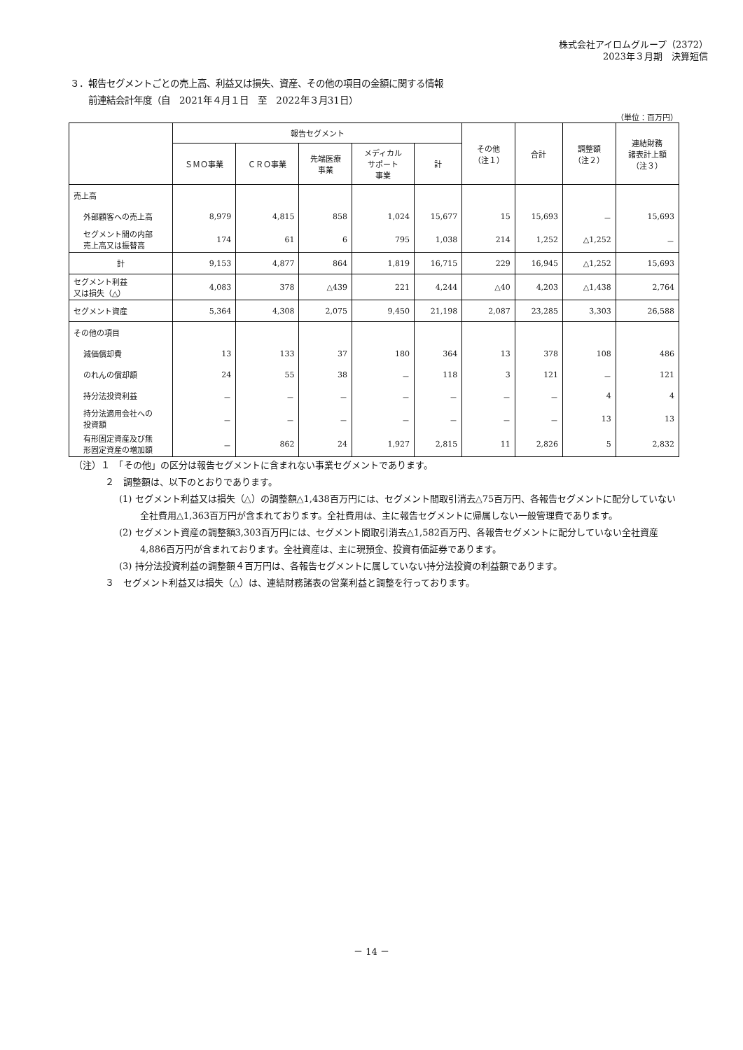株式会社アイロムグループ（2372）
2023年３月期　決算短信
３．報告セグメントごとの売上高、利益又は損失、資産、その他の項目の金額に関する情報
　　前連結会計年度（自　2021年４月１日　至　2022年３月31日）
（単位：百万円）
| | 報告セグメント | | | | | その他 （注１） | 合計 | 調整額 （注２） | 連結財務 諸表計上額 （注３） |
| --- | --- | --- | --- | --- | --- | --- | --- | --- | --- |
| | ＳＭＯ事業 | ＣＲＯ事業 | 先端医療 事業 | メディカル サポート 事業 | 計 | | | | |
| 売上高 | | | | | | | | | |
| 外部顧客への売上高 | 8,979 | 4,815 | 858 | 1,024 | 15,677 | 15 | 15,693 | － | 15,693 |
| セグメント間の内部 売上高又は振替高 | 174 | 61 | 6 | 795 | 1,038 | 214 | 1,252 | △1,252 | － |
| 計 | 9,153 | 4,877 | 864 | 1,819 | 16,715 | 229 | 16,945 | △1,252 | 15,693 |
| セグメント利益 又は損失（△） | 4,083 | 378 | △439 | 221 | 4,244 | △40 | 4,203 | △1,438 | 2,764 |
| セグメント資産 | 5,364 | 4,308 | 2,075 | 9,450 | 21,198 | 2,087 | 23,285 | 3,303 | 26,588 |
| その他の項目 | | | | | | | | | |
| 減価償却費 | 13 | 133 | 37 | 180 | 364 | 13 | 378 | 108 | 486 |
| のれんの償却額 | 24 | 55 | 38 | － | 118 | 3 | 121 | － | 121 |
| 持分法投資利益 | － | － | － | － | － | － | － | 4 | 4 |
| 持分法適用会社への 投資額 | － | － | － | － | － | － | － | 13 | 13 |
| 有形固定資産及び無 形固定資産の増加額 | － | 862 | 24 | 1,927 | 2,815 | 11 | 2,826 | 5 | 2,832 |
（注）１　「その他」の区分は報告セグメントに含まれない事業セグメントであります。
２　調整額は、以下のとおりであります。
(1) セグメント利益又は損失（△）の調整額△1,438百万円には、セグメント間取引消去△75百万円、各報告セグメントに配分していない全社費用△1,363百万円が含まれております。全社費用は、主に報告セグメントに帰属しない一般管理費であります。
(2) セグメント資産の調整額3,303百万円には、セグメント間取引消去△1,582百万円、各報告セグメントに配分していない全社資産4,886百万円が含まれております。全社資産は、主に現預金、投資有価証券であります。
(3) 持分法投資利益の調整額４百万円は、各報告セグメントに属していない持分法投資の利益額であります。
３　セグメント利益又は損失（△）は、連結財務諸表の営業利益と調整を行っております。
－ 14 －